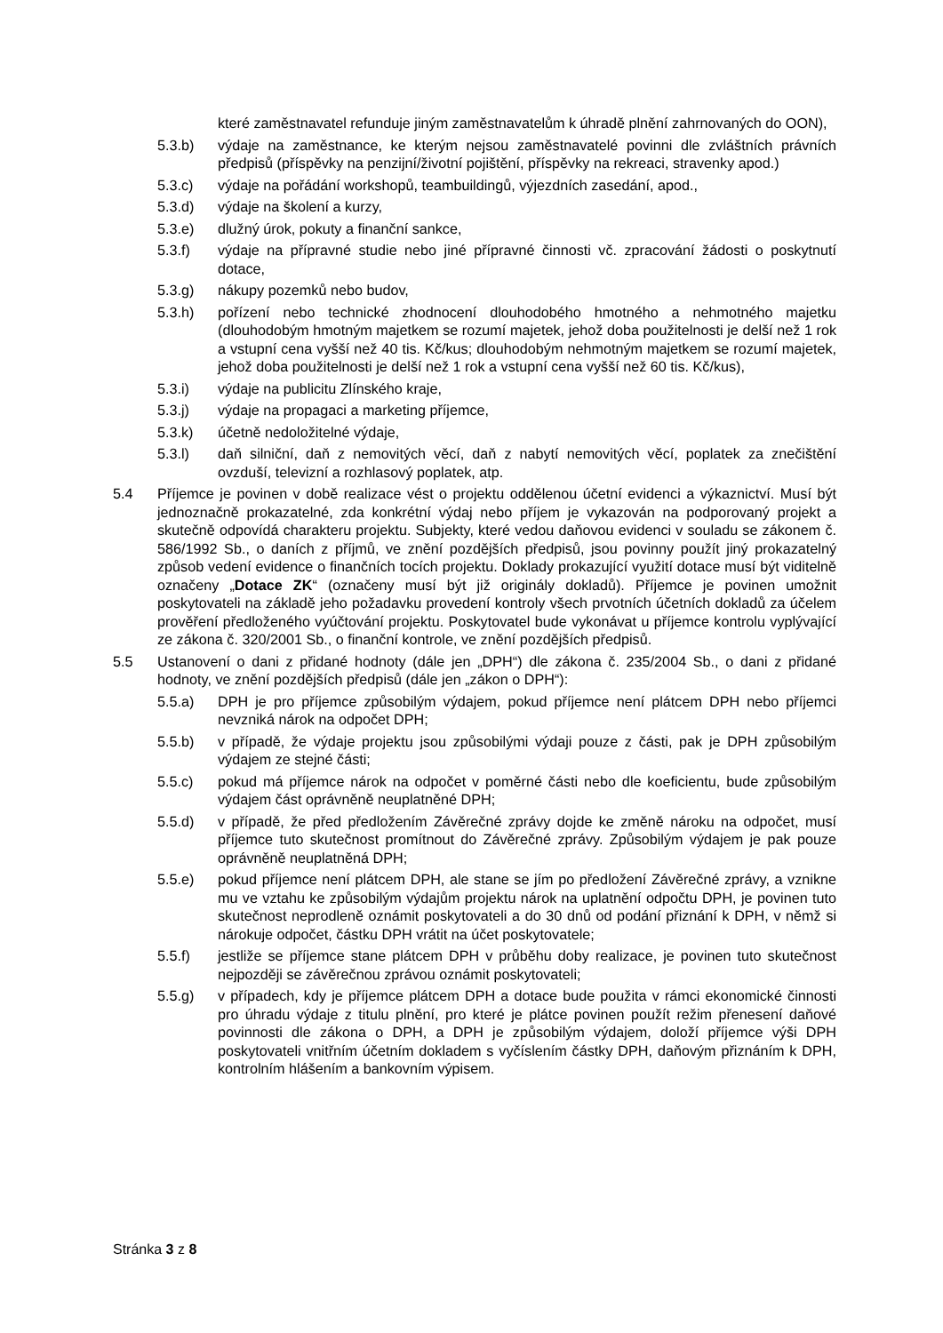které zaměstnavatel refunduje jiným zaměstnavatelům k úhradě plnění zahrnovaných do OON),
5.3.b) výdaje na zaměstnance, ke kterým nejsou zaměstnavatelé povinni dle zvláštních právních předpisů (příspěvky na penzijní/životní pojištění, příspěvky na rekreaci, stravenky apod.)
5.3.c) výdaje na pořádání workshopů, teambuildingů, výjezdních zasedání, apod.,
5.3.d) výdaje na školení a kurzy,
5.3.e) dlužný úrok, pokuty a finanční sankce,
5.3.f) výdaje na přípravné studie nebo jiné přípravné činnosti vč. zpracování žádosti o poskytnutí dotace,
5.3.g) nákupy pozemků nebo budov,
5.3.h) pořízení nebo technické zhodnocení dlouhodobého hmotného a nehmotného majetku (dlouhodobým hmotným majetkem se rozumí majetek, jehož doba použitelnosti je delší než 1 rok a vstupní cena vyšší než 40 tis. Kč/kus; dlouhodobým nehmotným majetkem se rozumí majetek, jehož doba použitelnosti je delší než 1 rok a vstupní cena vyšší než 60 tis. Kč/kus),
5.3.i) výdaje na publicitu Zlínského kraje,
5.3.j) výdaje na propagaci a marketing příjemce,
5.3.k) účetně nedoložitelné výdaje,
5.3.l) daň silniční, daň z nemovitých věcí, daň z nabytí nemovitých věcí, poplatek za znečištění ovzduší, televizní a rozhlasový poplatek, atp.
5.4 Příjemce je povinen v době realizace vést o projektu oddělenou účetní evidenci a výkaznictví. Musí být jednoznačně prokazatelné, zda konkrétní výdaj nebo příjem je vykazován na podporovaný projekt a skutečně odpovídá charakteru projektu. Subjekty, které vedou daňovou evidenci v souladu se zákonem č. 586/1992 Sb., o daních z příjmů, ve znění pozdějších předpisů, jsou povinny použít jiný prokazatelný způsob vedení evidence o finančních tocích projektu. Doklady prokazující využití dotace musí být viditelně označeny „Dotace ZK“ (označeny musí být již originály dokladů). Příjemce je povinen umožnit poskytovateli na základě jeho požadavku provedení kontroly všech prvotních účetních dokladů za účelem prověření předloženého vyúčtování projektu. Poskytovatel bude vykonávat u příjemce kontrolu vyplývající ze zákona č. 320/2001 Sb., o finanční kontrole, ve znění pozdějších předpisů.
5.5 Ustanovení o dani z přidané hodnoty (dále jen „DPH“) dle zákona č. 235/2004 Sb., o dani z přidané hodnoty, ve znění pozdějších předpisů (dále jen „zákon o DPH“):
5.5.a) DPH je pro příjemce způsobilým výdajem, pokud příjemce není plátcem DPH nebo příjemci nevzniká nárok na odpočet DPH;
5.5.b) v případě, že výdaje projektu jsou způsobilými výdaji pouze z části, pak je DPH způsobilým výdajem ze stejné části;
5.5.c) pokud má příjemce nárok na odpočet v poměrné části nebo dle koeficientu, bude způsobilým výdajem část oprávněně neuplatněné DPH;
5.5.d) v případě, že před předložením Závěrečné zprávy dojde ke změně nároku na odpočet, musí příjemce tuto skutečnost promítnout do Závěrečné zprávy. Způsobilým výdajem je pak pouze oprávněně neuplatněná DPH;
5.5.e) pokud příjemce není plátcem DPH, ale stane se jím po předložení Závěrečné zprávy, a vznikne mu ve vztahu ke způsobilým výdajům projektu nárok na uplatnění odpočtu DPH, je povinen tuto skutečnost neprodleně oznámit poskytovateli a do 30 dnů od podání přiznání k DPH, v němž si nárokuje odpočet, částku DPH vrátit na účet poskytovatele;
5.5.f) jestliže se příjemce stane plátcem DPH v průběhu doby realizace, je povinen tuto skutečnost nejpozději se závěrečnou zprávou oznámit poskytovateli;
5.5.g) v případech, kdy je příjemce plátcem DPH a dotace bude použita v rámci ekonomické činnosti pro úhradu výdaje z titulu plnění, pro které je plátce povinen použít režim přenesení daňové povinnosti dle zákona o DPH, a DPH je způsobilým výdajem, doloží příjemce výši DPH poskytovateli vnitřním účetním dokladem s vyčíslením částky DPH, daňovým přiznáním k DPH, kontrolním hlášením a bankovním výpisem.
Stránka 3 z 8